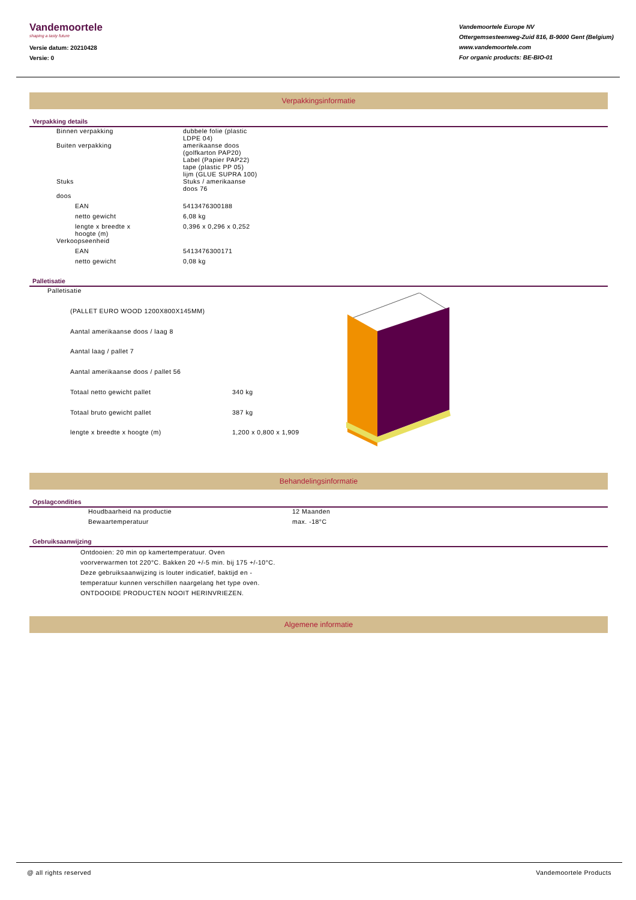Vandemoortele
shaping a tasty future
Versie datum: 20210428
Versie: 0
Vandemoortele Europe NV
Ottergemsesteenweg-Zuid 816, B-9000 Gent (Belgium)
www.vandemoortele.com
For organic products: BE-BIO-01
Verpakkingsinformatie
Verpakking details
| | Binnen verpakking | dubbele folie (plastic LDPE 04) |
| | Buiten verpakking | amerikaanse doos (golfkarton PAP20) Label (Papier PAP22) tape (plastic PP 05) lijm (GLUE SUPRA 100) |
| | Stuks | Stuks / amerikaanse doos 76 |
| | doos | |
| | EAN | 5413476300188 |
| | netto gewicht | 6,08 kg |
| | lengte x breedte x hoogte (m) | 0,396 x 0,296 x 0,252 |
| | Verkoopseenheid | |
| | EAN | 5413476300171 |
| | netto gewicht | 0,08 kg |
Palletisatie
| Palletisatie | |
| (PALLET EURO WOOD 1200X800X145MM) | |
| Aantal amerikaanse doos / laag 8 | |
| Aantal laag / pallet 7 | |
| Aantal amerikaanse doos / pallet 56 | |
| Totaal netto gewicht pallet | 340 kg |
| Totaal bruto gewicht pallet | 387 kg |
| lengte x breedte x hoogte (m) | 1,200 x 0,800 x 1,909 |
Behandelingsinformatie
Opslagcondities
| Houdbaarheid na productie | 12 Maanden |
| Bewaartemperatuur | max. -18°C |
Gebruiksaanwijzing
Ontdooien: 20 min op kamertemperatuur. Oven
voorverwarmen tot 220°C. Bakken 20 +/-5 min. bij 175 +/-10°C.
Deze gebruiksaanwijzing is louter indicatief, baktijd en -
temperatuur kunnen verschillen naargelang het type oven.
ONTDOOIDE PRODUCTEN NOOIT HERINVRIEZEN.
Algemene informatie
@ all rights reserved Vandemoortele Products